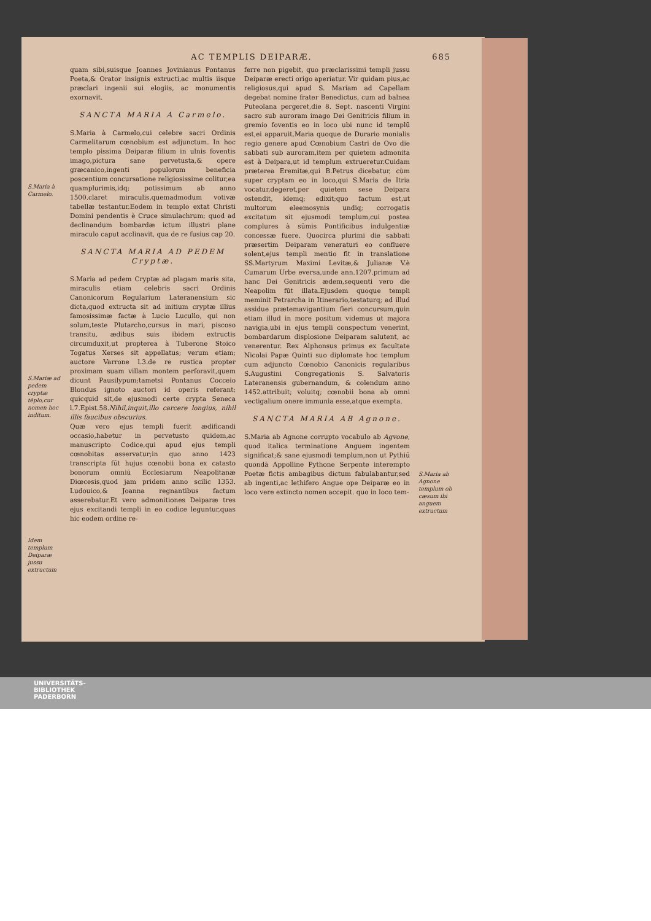AC TEMPLIS DEIPARÆ. 685
S.Maria à Carmelo.
S.Mariæ ad pedem cryptæ tēplo,cur nomen hoc inditum.
Idem templum Deiparæ jussu extructum
quam sibi,suisque Joannes Jovinianus Pontanus Poeta,& Orator insignis extructi,ac multis iisque præclari ingenii sui elogiis, ac monumentis exornavit.
SANCTA MARIA A Carmelo.
S.Maria à Carmelo,cui celebre sacri Ordinis Carmelitarum cœnobium est adjunctum. In hoc templo pissima Deiparæ filium in ulnis foventis imago,pictura sane pervetusta,& opere græcanico,ingenti populorum beneficia poscentium concursatione religiosissime colitur,ea quamplurimis,idq; potissimum ab anno 1500.claret miraculis,quemadmodum votivæ tabellæ testantur.Eodem in templo extat Christi Domini pendentis è Cruce simulachrum; quod ad declinandum bombardæ ictum illustri plane miraculo caput acclinavit, qua de re fusius cap 20.
SANCTA MARIA AD PEDEM Cryptæ.
S.Maria ad pedem Cryptæ ad plagam maris sita, miraculis etiam celebris sacri Ordinis Canonicorum Regularium Lateranensium sic dicta,quod extructa sit ad initium cryptæ illius famosissimæ factæ à Lucio Lucullo, qui non solum,teste Plutarcho,cursus in mari, piscoso transitu, ædibus suis ibidem extructis circumduxit,ut propterea à Tuberone Stoico Togatus Xerses sit appellatus; verum etiam; auctore Varrone l.3.de re rustica propter proximam suam villam montem perforavit,quem dicunt Pausilypum;tametsi Pontanus Cocceio Blondus ignoto auctori id operis referant; quicquid sit,de ejusmodi certe crypta Seneca l.7.Epist.58.Nihil,inquit,illo carcere longius, nihil illis faucibus obscurius.
Quæ vero ejus templi fuerit ædificandi occasio,habetur in pervetusto quidem,ac manuscripto Codice,qui apud ejus templi cœnobitas asservatur;in quo anno 1423 transcripta fūt hujus cœnobii bona ex catasto bonorum omniū Ecclesiarum Neapolitanæ Diœcesis,quod jam pridem anno scilic 1353. Ludouico,& Joanna regnantibus factum asserebatur.Et vero admonitiones Deiparæ tres ejus excitandi templi in eo codice leguntur,quas hic eodem ordine re-
ferre non pigebit, quo præclarissimi templi jussu Deiparæ erecti origo aperiatur. Vir quidam pius,ac religiosus,qui apud S. Mariam ad Capellam degebat nomine frater Benedictus, cum ad balnea Puteolana pergeret,die 8. Sept. nascenti Virgini sacro sub auroram imago Dei Genitricis filium in gremio foventis eo in loco ubi nunc id templū est,ei apparuit,Maria quoque de Durario monialis regio genere apud Cœnobium Castri de Ovo die sabbati sub auroram,item per quietem admonita est à Deipara,ut id templum extrueretur.Cuidam præterea Eremitæ,qui B.Petrus dicebatur, cùm super cryptam eo in loco,qui S.Maria de Itria vocatur,degeret,per quietem sese Deipara ostendit, idemq; edixit;quo factum est,ut multorum eleemosynis undiq; corrogatis excitatum sit ejusmodi templum,cui postea complures à sūmis Pontificibus indulgentiæ concessæ fuere. Quocirca plurimi die sabbati præsertim Deiparam veneraturi eo confluere solent,ejus templi mentio fit in translatione SS.Martyrum Maximi Levitæ,& Julianæ V.è Cumarum Urbe eversa,unde ann.1207.primum ad hanc Dei Genitricis ædem,sequenti vero die Neapolim fūt illata.Ejusdem quoque templi meminit Petrarcha in Itinerario,testaturq; ad illud assidue prætemavigantium fieri concursum,quin etiam illud in more positum videmus ut majora navigia,ubi in ejus templi conspectum venerint, bombardarum displosione Deiparam salutent, ac venerentur. Rex Alphonsus primus ex facultate Nicolai Papæ Quinti suo diplomate hoc templum cum adjuncto Cœnobio Canonicis regularibus S.Augustini Congregationis S. Salvatoris Lateranensis gubernandum, & colendum anno 1452.attribuit; voluitq; cœnobii bona ab omni vectigalium onere immunia esse,atque exempta.
SANCTA MARIA AB Agnone.
S.Maria ab Agnone corrupto vocabulo ab Agvone, quod italica terminatione Anguem ingentem significat;& sane ejusmodi templum,non ut Pythiū quondā Appolline Pythone Serpente interempto Poetæ fictis ambagibus dictum fabulabantur,sed ab ingenti,ac lethifero Angue ope Deiparæ eo in loco vere extincto nomen accepit. quo in loco tem-
S.Maria ab Agnone templum ob cæsum ibi anguem extructum
UNIVERSITÄTS-
BIBLIOTHEK
PADERBORN